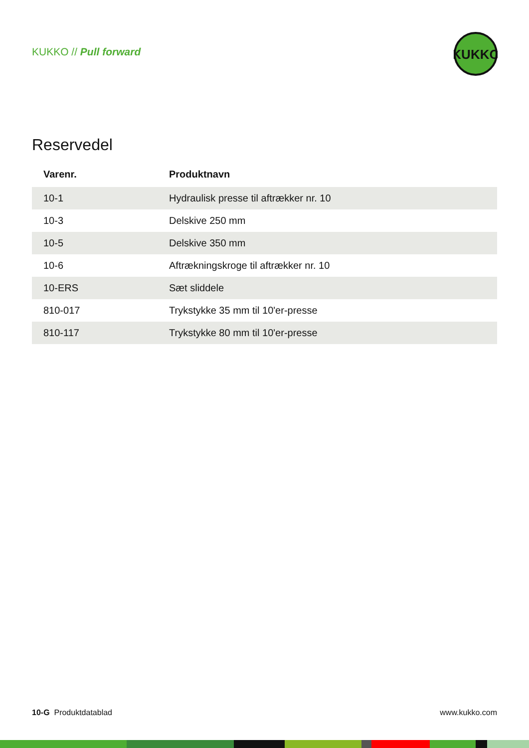KUKKO // Pull forward
KUKKO
Reservedel
| Varenr. | Produktnavn |
| --- | --- |
| 10-1 | Hydraulisk presse til aftrækker nr. 10 |
| 10-3 | Delskive 250 mm |
| 10-5 | Delskive 350 mm |
| 10-6 | Aftrækningskroge til aftrækker nr. 10 |
| 10-ERS | Sæt sliddele |
| 810-017 | Trykstykke 35 mm til 10'er-presse |
| 810-117 | Trykstykke 80 mm til 10'er-presse |
10-G Produktdatablad www.kukko.com